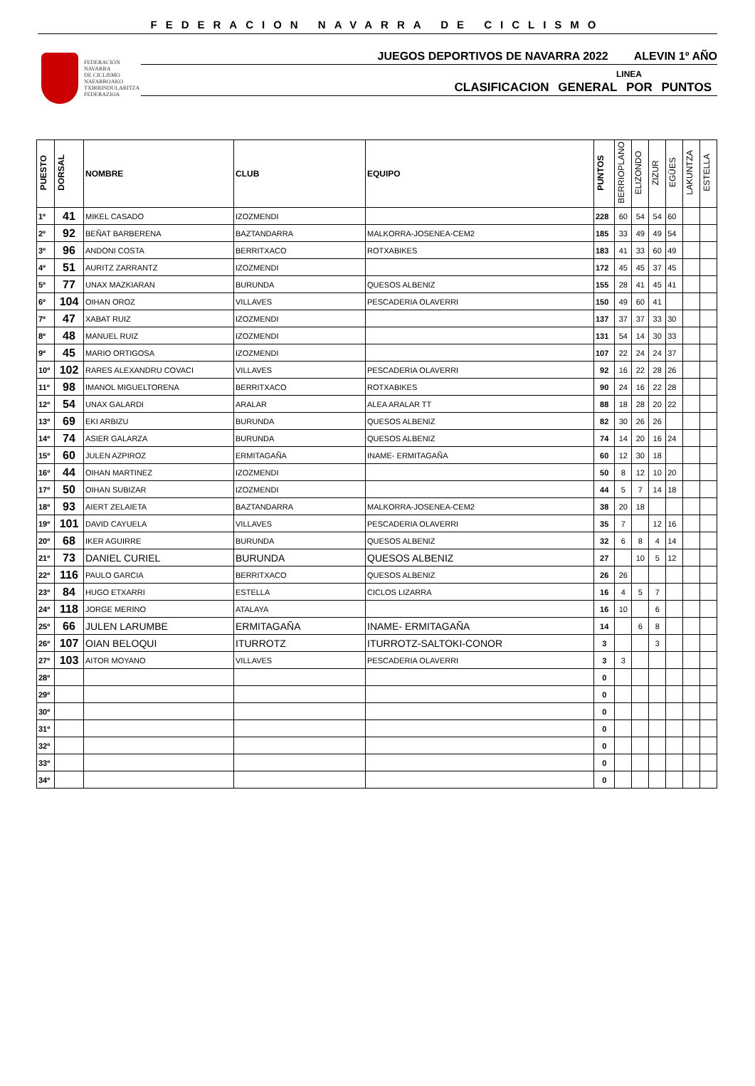FEDERACION NAVARRA DE CICLISMO
FEDERACIÓN
NAVARRA
DE CICLISMO
NAFARROAKO
TXIRRINDULARITZA
FEDERAZIOA
JUEGOS DEPORTIVOS DE NAVARRA 2022 ALEVIN 1º AÑO
LINEA
CLASIFICACION GENERAL POR PUNTOS
| PUESTO | DORSAL | NOMBRE | CLUB | EQUIPO | PUNTOS | BERRIOPLANO | ELIZONDO | ZIZUR | EGÜES | LAKUNTZA | ESTELLA |
| --- | --- | --- | --- | --- | --- | --- | --- | --- | --- | --- | --- |
| 1º | 41 | MIKEL CASADO | IZOZMENDI | | 228 | 60 | 54 | 54 | 60 | | |
| 2º | 92 | BEÑAT BARBERENA | BAZTANDARRA | MALKORRA-JOSENEA-CEM2 | 185 | 33 | 49 | 49 | 54 | | |
| 3º | 96 | ANDONI COSTA | BERRITXACO | ROTXABIKES | 183 | 41 | 33 | 60 | 49 | | |
| 4º | 51 | AURITZ ZARRANTZ | IZOZMENDI | | 172 | 45 | 45 | 37 | 45 | | |
| 5º | 77 | UNAX MAZKIARAN | BURUNDA | QUESOS ALBENIZ | 155 | 28 | 41 | 45 | 41 | | |
| 6º | 104 | OIHAN OROZ | VILLAVES | PESCADERIA OLAVERRI | 150 | 49 | 60 | 41 | | | |
| 7º | 47 | XABAT RUIZ | IZOZMENDI | | 137 | 37 | 37 | 33 | 30 | | |
| 8º | 48 | MANUEL RUIZ | IZOZMENDI | | 131 | 54 | 14 | 30 | 33 | | |
| 9º | 45 | MARIO ORTIGOSA | IZOZMENDI | | 107 | 22 | 24 | 24 | 37 | | |
| 10º | 102 | RARES ALEXANDRU COVACI | VILLAVES | PESCADERIA OLAVERRI | 92 | 16 | 22 | 28 | 26 | | |
| 11º | 98 | IMANOL MIGUELTORENA | BERRITXACO | ROTXABIKES | 90 | 24 | 16 | 22 | 28 | | |
| 12º | 54 | UNAX GALARDI | ARALAR | ALEA ARALAR TT | 88 | 18 | 28 | 20 | 22 | | |
| 13º | 69 | EKI ARBIZU | BURUNDA | QUESOS ALBENIZ | 82 | 30 | 26 | 26 | | | |
| 14º | 74 | ASIER GALARZA | BURUNDA | QUESOS ALBENIZ | 74 | 14 | 20 | 16 | 24 | | |
| 15º | 60 | JULEN AZPIROZ | ERMITAGAÑA | INAME- ERMITAGAÑA | 60 | 12 | 30 | 18 | | | |
| 16º | 44 | OIHAN MARTINEZ | IZOZMENDI | | 50 | 8 | 12 | 10 | 20 | | |
| 17º | 50 | OIHAN SUBIZAR | IZOZMENDI | | 44 | 5 | 7 | 14 | 18 | | |
| 18º | 93 | AIERT ZELAIETA | BAZTANDARRA | MALKORRA-JOSENEA-CEM2 | 38 | 20 | 18 | | | | |
| 19º | 101 | DAVID CAYUELA | VILLAVES | PESCADERIA OLAVERRI | 35 | 7 | | 12 | 16 | | |
| 20º | 68 | IKER AGUIRRE | BURUNDA | QUESOS ALBENIZ | 32 | 6 | 8 | 4 | 14 | | |
| 21º | 73 | DANIEL CURIEL | BURUNDA | QUESOS ALBENIZ | 27 | | 10 | 5 | 12 | | |
| 22º | 116 | PAULO GARCIA | BERRITXACO | QUESOS ALBENIZ | 26 | 26 | | | | | |
| 23º | 84 | HUGO ETXARRI | ESTELLA | CICLOS LIZARRA | 16 | 4 | 5 | 7 | | | |
| 24º | 118 | JORGE MERINO | ATALAYA | | 16 | 10 | | 6 | | | |
| 25º | 66 | JULEN LARUMBE | ERMITAGAÑA | INAME- ERMITAGAÑA | 14 | | 6 | 8 | | | |
| 26º | 107 | OIAN BELOQUI | ITURROTZ | ITURROTZ-SALTOKI-CONOR | 3 | | | 3 | | | |
| 27º | 103 | AITOR MOYANO | VILLAVES | PESCADERIA OLAVERRI | 3 | 3 | | | | | |
| 28º | | | | | 0 | | | | | | |
| 29º | | | | | 0 | | | | | | |
| 30º | | | | | 0 | | | | | | |
| 31º | | | | | 0 | | | | | | |
| 32º | | | | | 0 | | | | | | |
| 33º | | | | | 0 | | | | | | |
| 34º | | | | | 0 | | | | | | |